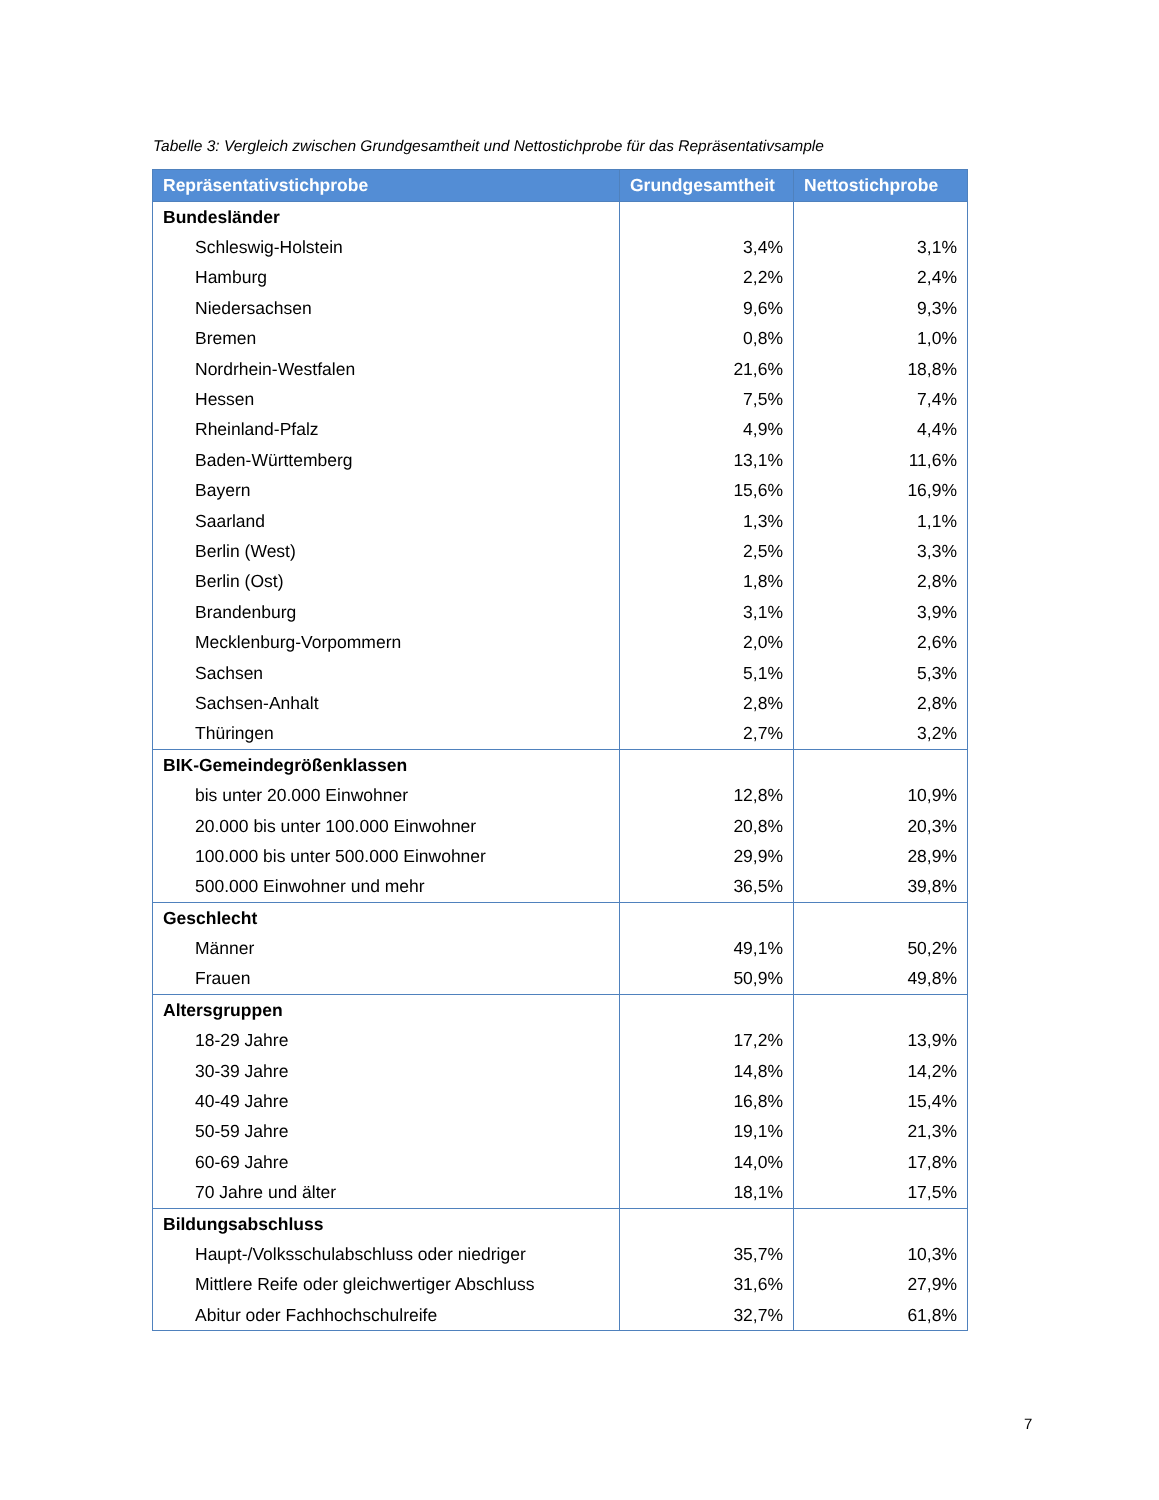Tabelle 3: Vergleich zwischen Grundgesamtheit und Nettostichprobe für das Repräsentativsample
| Repräsentativstichprobe | Grundgesamtheit | Nettostichprobe |
| --- | --- | --- |
| Bundesländer | | |
| Schleswig-Holstein | 3,4% | 3,1% |
| Hamburg | 2,2% | 2,4% |
| Niedersachsen | 9,6% | 9,3% |
| Bremen | 0,8% | 1,0% |
| Nordrhein-Westfalen | 21,6% | 18,8% |
| Hessen | 7,5% | 7,4% |
| Rheinland-Pfalz | 4,9% | 4,4% |
| Baden-Württemberg | 13,1% | 11,6% |
| Bayern | 15,6% | 16,9% |
| Saarland | 1,3% | 1,1% |
| Berlin (West) | 2,5% | 3,3% |
| Berlin (Ost) | 1,8% | 2,8% |
| Brandenburg | 3,1% | 3,9% |
| Mecklenburg-Vorpommern | 2,0% | 2,6% |
| Sachsen | 5,1% | 5,3% |
| Sachsen-Anhalt | 2,8% | 2,8% |
| Thüringen | 2,7% | 3,2% |
| BIK-Gemeindegrößenklassen | | |
| bis unter 20.000 Einwohner | 12,8% | 10,9% |
| 20.000 bis unter 100.000 Einwohner | 20,8% | 20,3% |
| 100.000 bis unter 500.000 Einwohner | 29,9% | 28,9% |
| 500.000 Einwohner und mehr | 36,5% | 39,8% |
| Geschlecht | | |
| Männer | 49,1% | 50,2% |
| Frauen | 50,9% | 49,8% |
| Altersgruppen | | |
| 18-29 Jahre | 17,2% | 13,9% |
| 30-39 Jahre | 14,8% | 14,2% |
| 40-49 Jahre | 16,8% | 15,4% |
| 50-59 Jahre | 19,1% | 21,3% |
| 60-69 Jahre | 14,0% | 17,8% |
| 70 Jahre und älter | 18,1% | 17,5% |
| Bildungsabschluss | | |
| Haupt-/Volksschulabschluss oder niedriger | 35,7% | 10,3% |
| Mittlere Reife oder gleichwertiger Abschluss | 31,6% | 27,9% |
| Abitur oder Fachhochschulreife | 32,7% | 61,8% |
7